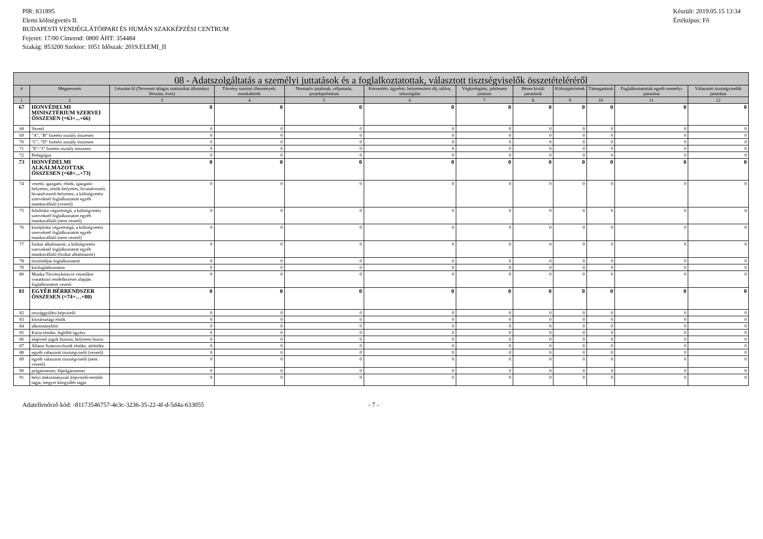PIR: 831895
Elemi költségvetés II.
BUDAPESTI VENDÉGLÁTÓIPARI ÉS HUMÁN SZAKKÉPZÉSI CENTRUM
Fejezet: 17/00 Címrend: 0800 ÁHT: 354484
Szakág: 853200 Szektor: 1051 Időszak: 2019.ELEMI_II
Készült: 2019.05.15 13:34
Értéktípus: Fő
| 08 - Adatszolgáltatás a személyi juttatások és a foglalkoztatottak, választott tisztségviselők összetételéréről | | | | | | | | | | | |
| --- | --- | --- | --- | --- | --- | --- | --- | --- | --- | --- | --- |
| # | Megnevezés | Létszám fő (Tervezett átlagos statisztikai állományi létszám, éves) | Törvény szerinti illetmények, munkabérek | Normatív jutalmak, céljuttatás, projektprémium | Készenléti, ügyeleti, helyettesítési díj, túlóra, túlszolgálat | Végkielégítés, jubileumi jutalom | Béren kívüli juttatások | Költségtérítések | Támogatások | Foglalkoztatottak egyéb személyi juttatásai | Választott tisztségviselők juttatásai |
| 1 | 2 | 3 | 4 | 5 | 6 | 7 | 8 | 9 | 10 | 11 | 12 |
| 67 | HONVÉDELMI MINISZTÉRIUM SZERVEI ÖSSZESEN (=63+...+66) | 0 | 0 | 0 | 0 | 0 | 0 | 0 | 0 | 0 | 0 |
| 68 | Vezető | 0 | 0 | 0 | 0 | 0 | 0 | 0 | 0 | 0 | 0 |
| 69 | "A", "B" fizetési osztály összesen | 0 | 0 | 0 | 0 | 0 | 0 | 0 | 0 | 0 | 0 |
| 70 | "C", "D" fizetési osztály összesen | 0 | 0 | 0 | 0 | 0 | 0 | 0 | 0 | 0 | 0 |
| 71 | "E"-"J" fizetési osztály összesen | 0 | 0 | 0 | 0 | 0 | 0 | 0 | 0 | 0 | 0 |
| 72 | Pedagógus | 0 | 0 | 0 | 0 | 0 | 0 | 0 | 0 | 0 | 0 |
| 73 | HONVÉDELMI ALKALMAZOTTAK ÖSSZESEN (=68+...+73) | 0 | 0 | 0 | 0 | 0 | 0 | 0 | 0 | 0 | 0 |
| 74 | vezető, igazgató, elnök, igazgató-helyettes, elnök-helyettes, hivatalvezető, hivatalvezető-helyettes, a költségvetési szerveknél foglalkoztatott egyéb munkavállaló (vezető) | 0 | 0 | 0 | 0 | 0 | 0 | 0 | 0 | 0 | 0 |
| 75 | felsőfokú végzettségű, a költségvetési szerveknél foglalkoztatott egyéb munkavállaló (nem vezető) | 0 | 0 | 0 | 0 | 0 | 0 | 0 | 0 | 0 | 0 |
| 76 | középfokú végzettségű, a költségvetési szerveknél foglalkoztatott egyéb munkavállaló (nem vezető) | 0 | 0 | 0 | 0 | 0 | 0 | 0 | 0 | 0 | 0 |
| 77 | fizikai alkalmazott, a költségvetési szerveknél foglalkoztatott egyéb munkavállaló (fizikai alkalmazott) | 0 | 0 | 0 | 0 | 0 | 0 | 0 | 0 | 0 | 0 |
| 78 | ösztöndíjas foglalkoztatott | 0 | 0 | 0 | 0 | 0 | 0 | 0 | 0 | 0 | 0 |
| 79 | közfoglalkoztatott | 0 | 0 | 0 | 0 | 0 | 0 | 0 | 0 | 0 | 0 |
| 80 | Munka Törvénykönyve vezetőkre vonatkozó rendelkezései alapján foglalkoztatott vezető | 0 | 0 | 0 | 0 | 0 | 0 | 0 | 0 | 0 | 0 |
| 81 | EGYÉB BÉRRENDSZER ÖSSZESEN (=74+…+80) | 0 | 0 | 0 | 0 | 0 | 0 | 0 | 0 | 0 | 0 |
| 82 | országgyűlési képviselő | 0 | 0 | 0 | 0 | 0 | 0 | 0 | 0 | 0 | 0 |
| 83 | köztársasági elnök | 0 | 0 | 0 | 0 | 0 | 0 | 0 | 0 | 0 | 0 |
| 84 | alkotmánybíró | 0 | 0 | 0 | 0 | 0 | 0 | 0 | 0 | 0 | 0 |
| 85 | Kúria elnöke, legfőbb ügyész | 0 | 0 | 0 | 0 | 0 | 0 | 0 | 0 | 0 | 0 |
| 86 | alapvető jogok biztosa, helyettes biztos | 0 | 0 | 0 | 0 | 0 | 0 | 0 | 0 | 0 | 0 |
| 87 | Állami Számvevőszék elnöke, alelnöke | 0 | 0 | 0 | 0 | 0 | 0 | 0 | 0 | 0 | 0 |
| 88 | egyéb választott tisztségviselő (vezető) | 0 | 0 | 0 | 0 | 0 | 0 | 0 | 0 | 0 | 0 |
| 89 | egyéb választott tisztségviselő (nem vezető) | 0 | 0 | 0 | 0 | 0 | 0 | 0 | 0 | 0 | 0 |
| 90 | polgármester, főpolgármester | 0 | 0 | 0 | 0 | 0 | 0 | 0 | 0 | 0 | 0 |
| 91 | helyi önkormányzati képviselő-testület tagja, megyei közgyűlés tagja | 0 | 0 | 0 | 0 | 0 | 0 | 0 | 0 | 0 | 0 |
Adatellenőrző kód: -81173546757-4e3c-3236-35-22-4f-d-5d4a-633055 - 7 -